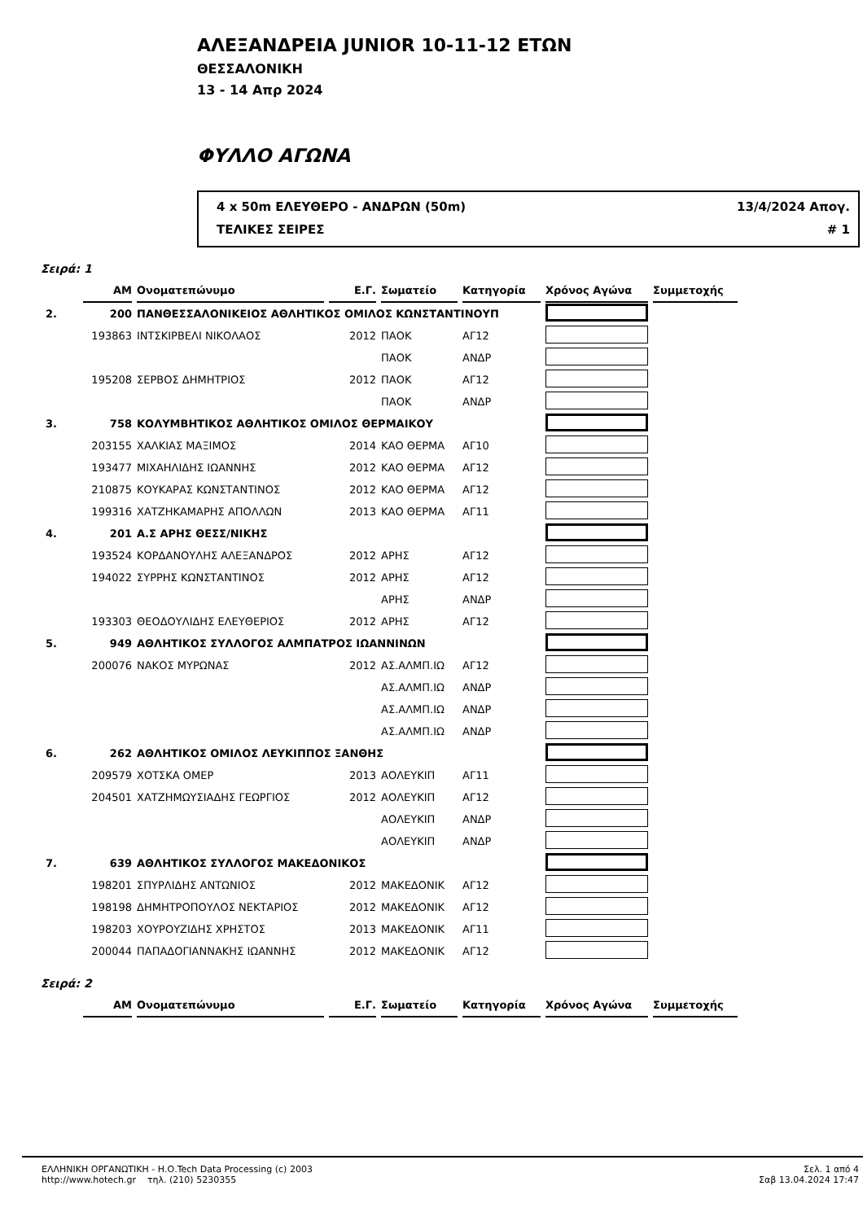ΑΛΕΞΑΝΔΡΕΙΑ JUNIOR 10-11-12 ΕΤΩΝ
ΘΕΣΣΑΛΟΝΙΚΗ
13 - 14 Απρ 2024
ΦΥΛΛΟ ΑΓΩΝΑ
4 x 50m ΕΛΕΥΘΕΡΟ - ΑΝΔΡΩΝ (50m) 13/4/2024 Απογ.
ΤΕΛΙΚΕΣ ΣΕΙΡΕΣ # 1
Σειρά: 1
| | ΑΜ | Ονοματεπώνυμο | Ε.Γ. | Σωματείο | Κατηγορία | Χρόνος Αγώνα | Συμμετοχής |
| 2. | 200 | ΠΑΝΘΕΣΣΑΛΟΝΙΚΕΙΟΣ ΑΘΛΗΤΙΚΟΣ ΟΜΙΛΟΣ ΚΩΝΣΤΑΝΤΙΝΟΥΠ | | | | | |
| | 193863 | ΙΝΤΣΚΙΡΒΕΛΙ ΝΙΚΟΛΑΟΣ | 2012 | ΠΑΟΚ | ΑΓ12 | | |
| | | | | ΠΑΟΚ | ΑΝΔΡ | | |
| | 195208 | ΣΕΡΒΟΣ ΔΗΜΗΤΡΙΟΣ | 2012 | ΠΑΟΚ | ΑΓ12 | | |
| | | | | ΠΑΟΚ | ΑΝΔΡ | | |
| 3. | 758 | ΚΟΛΥΜΒΗΤΙΚΟΣ ΑΘΛΗΤΙΚΟΣ ΟΜΙΛΟΣ ΘΕΡΜΑΙΚΟΥ | | | | | |
| | 203155 | ΧΑΛΚΙΑΣ ΜΑΞΙΜΟΣ | 2014 | ΚΑΟ ΘΕΡΜΑ | ΑΓ10 | | |
| | 193477 | ΜΙΧΑΗΛΙΔΗΣ ΙΩΑΝΝΗΣ | 2012 | ΚΑΟ ΘΕΡΜΑ | ΑΓ12 | | |
| | 210875 | ΚΟΥΚΑΡΑΣ ΚΩΝΣΤΑΝΤΙΝΟΣ | 2012 | ΚΑΟ ΘΕΡΜΑ | ΑΓ12 | | |
| | 199316 | ΧΑΤΖΗΚΑΜΑΡΗΣ ΑΠΟΛΛΩΝ | 2013 | ΚΑΟ ΘΕΡΜΑ | ΑΓ11 | | |
| 4. | 201 | Α.Σ ΑΡΗΣ ΘΕΣΣ/ΝΙΚΗΣ | | | | | |
| | 193524 | ΚΟΡΔΑΝΟΥΛΗΣ ΑΛΕΞΑΝΔΡΟΣ | 2012 | ΑΡΗΣ | ΑΓ12 | | |
| | 194022 | ΣΥΡΡΗΣ ΚΩΝΣΤΑΝΤΙΝΟΣ | 2012 | ΑΡΗΣ | ΑΓ12 | | |
| | | | | ΑΡΗΣ | ΑΝΔΡ | | |
| | 193303 | ΘΕΟΔΟΥΛΙΔΗΣ ΕΛΕΥΘΕΡΙΟΣ | 2012 | ΑΡΗΣ | ΑΓ12 | | |
| 5. | 949 | ΑΘΛΗΤΙΚΟΣ ΣΥΛΛΟΓΟΣ ΑΛΜΠΑΤΡΟΣ ΙΩΑΝΝΙΝΩΝ | | | | | |
| | 200076 | ΝΑΚΟΣ ΜΥΡΩΝΑΣ | 2012 | ΑΣ.ΑΛΜΠ.ΙΩ | ΑΓ12 | | |
| | | | | ΑΣ.ΑΛΜΠ.ΙΩ | ΑΝΔΡ | | |
| | | | | ΑΣ.ΑΛΜΠ.ΙΩ | ΑΝΔΡ | | |
| | | | | ΑΣ.ΑΛΜΠ.ΙΩ | ΑΝΔΡ | | |
| 6. | 262 | ΑΘΛΗΤΙΚΟΣ ΟΜΙΛΟΣ ΛΕΥΚΙΠΠΟΣ ΞΑΝΘΗΣ | | | | | |
| | 209579 | ΧΟΤΣΚΑ ΟΜΕΡ | 2013 | ΑΟΛΕΥΚΙΠ | ΑΓ11 | | |
| | 204501 | ΧΑΤΖΗΜΩΥΣΙΑΔΗΣ ΓΕΩΡΓΙΟΣ | 2012 | ΑΟΛΕΥΚΙΠ | ΑΓ12 | | |
| | | | | ΑΟΛΕΥΚΙΠ | ΑΝΔΡ | | |
| | | | | ΑΟΛΕΥΚΙΠ | ΑΝΔΡ | | |
| 7. | 639 | ΑΘΛΗΤΙΚΟΣ ΣΥΛΛΟΓΟΣ ΜΑΚΕΔΟΝΙΚΟΣ | | | | | |
| | 198201 | ΣΠΥΡΛΙΔΗΣ ΑΝΤΩΝΙΟΣ | 2012 | ΜΑΚΕΔΟΝΙΚ | ΑΓ12 | | |
| | 198198 | ΔΗΜΗΤΡΟΠΟΥΛΟΣ ΝΕΚΤΑΡΙΟΣ | 2012 | ΜΑΚΕΔΟΝΙΚ | ΑΓ12 | | |
| | 198203 | ΧΟΥΡΟΥΖΙΔΗΣ ΧΡΗΣΤΟΣ | 2013 | ΜΑΚΕΔΟΝΙΚ | ΑΓ11 | | |
| | 200044 | ΠΑΠΑΔΟΓΙΑΝΝΑΚΗΣ ΙΩΑΝΝΗΣ | 2012 | ΜΑΚΕΔΟΝΙΚ | ΑΓ12 | | |
Σειρά: 2
| | ΑΜ | Ονοματεπώνυμο | Ε.Γ. | Σωματείο | Κατηγορία | Χρόνος Αγώνα | Συμμετοχής |
ΕΛΛΗΝΙΚΗ ΟΡΓΑΝΩΤΙΚΗ - Η.Ο.Tech Data Processing (c) 2003
http://www.hotech.gr τηλ. (210) 5230355
Σελ. 1 από 4
Σαβ 13.04.2024 17:47